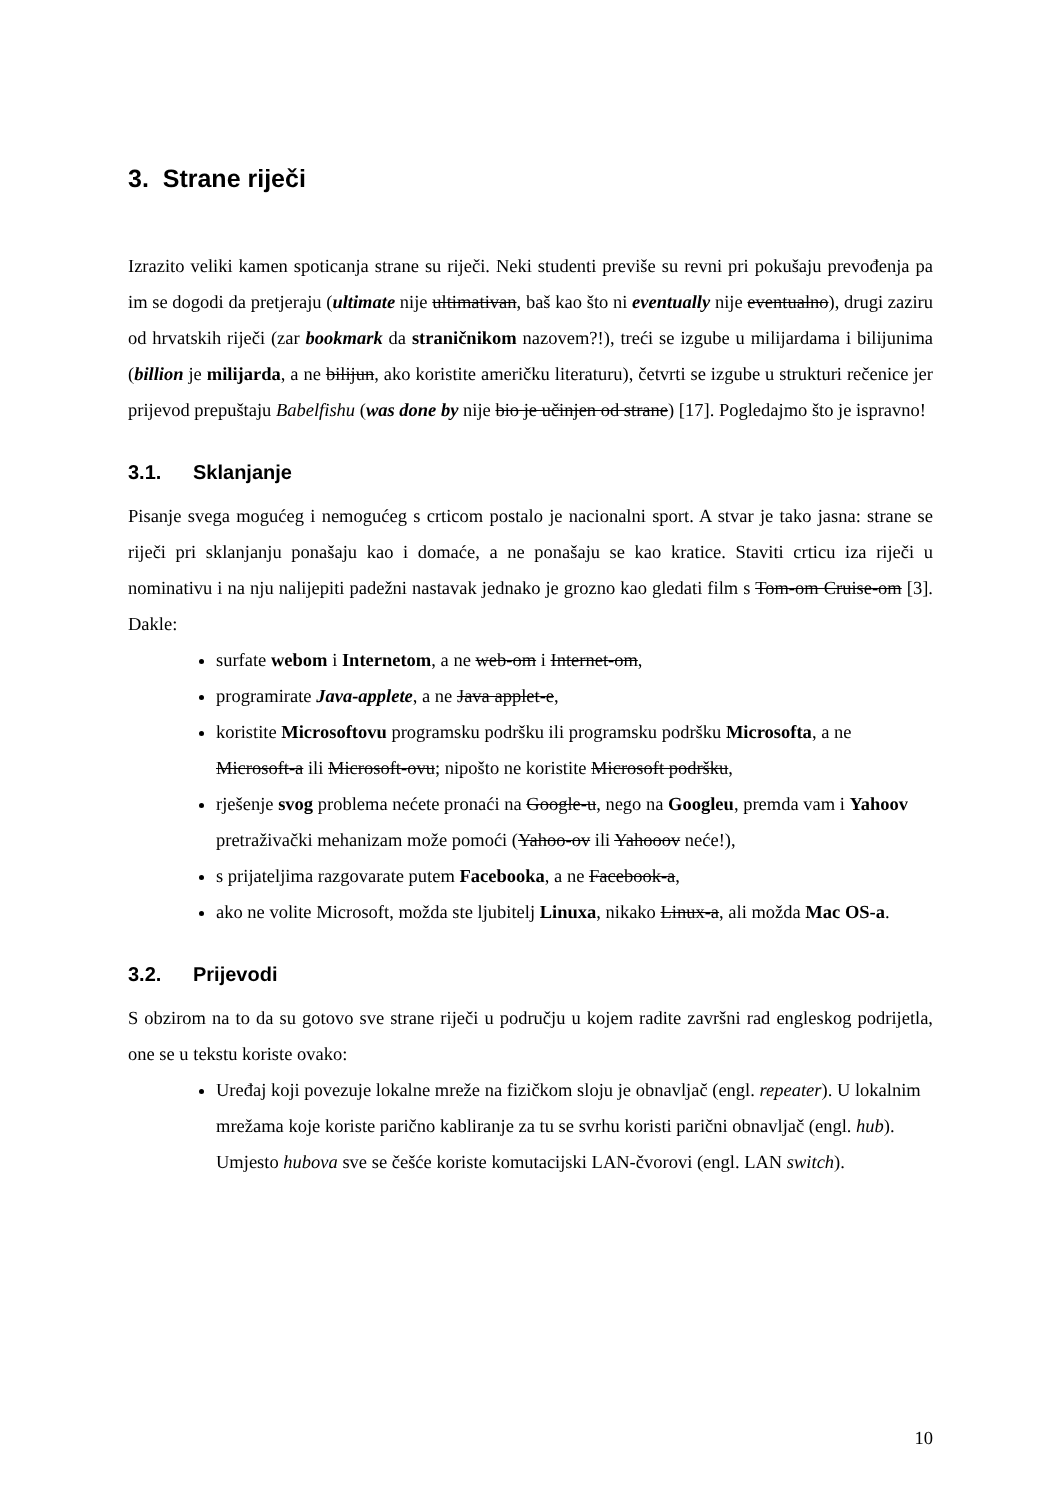3. Strane riječi
Izrazito veliki kamen spoticanja strane su riječi. Neki studenti previše su revni pri pokušaju prevođenja pa im se dogodi da pretjeraju (ultimate nije ultimativan, baš kao što ni eventually nije eventualno), drugi zaziru od hrvatskih riječi (zar bookmark da straničnikom nazovem?!), treći se izgube u milijardama i bilijunima (billion je milijarda, a ne bilijun, ako koristite američku literaturu), četvrti se izgube u strukturi rečenice jer prijevod prepuštaju Babelfishu (was done by nije bio je učinjen od strane) [17]. Pogledajmo što je ispravno!
3.1. Sklanjanje
Pisanje svega mogućeg i nemogućeg s crticom postalo je nacionalni sport. A stvar je tako jasna: strane se riječi pri sklanjanju ponašaju kao i domaće, a ne ponašaju se kao kratice. Staviti crticu iza riječi u nominativu i na nju nalijepiti padežni nastavak jednako je grozno kao gledati film s Tom-om Cruise-om [3]. Dakle:
surfate webom i Internetom, a ne web-om i Internet-om,
programirate Java-applete, a ne Java applet-e,
koristite Microsoftovu programsku podršku ili programsku podršku Microsofta, a ne Microsoft-a ili Microsoft-ovu; nipošto ne koristite Microsoft podršku,
rješenje svog problema nećete pronaći na Google-u, nego na Googleu, premda vam i Yahoov pretraživački mehanizam može pomoći (Yahoo-ov ili Yahooov neće!),
s prijateljima razgovarate putem Facebooka, a ne Facebook-a,
ako ne volite Microsoft, možda ste ljubitelj Linuxa, nikako Linux-a, ali možda Mac OS-a.
3.2. Prijevodi
S obzirom na to da su gotovo sve strane riječi u području u kojem radite završni rad engleskog podrijetla, one se u tekstu koriste ovako:
Uređaj koji povezuje lokalne mreže na fizičkom sloju je obnavljač (engl. repeater). U lokalnim mrežama koje koriste parično kabliranje za tu se svrhu koristi parični obnavljač (engl. hub). Umjesto hubova sve se češće koriste komutacijski LAN-čvorovi (engl. LAN switch).
10